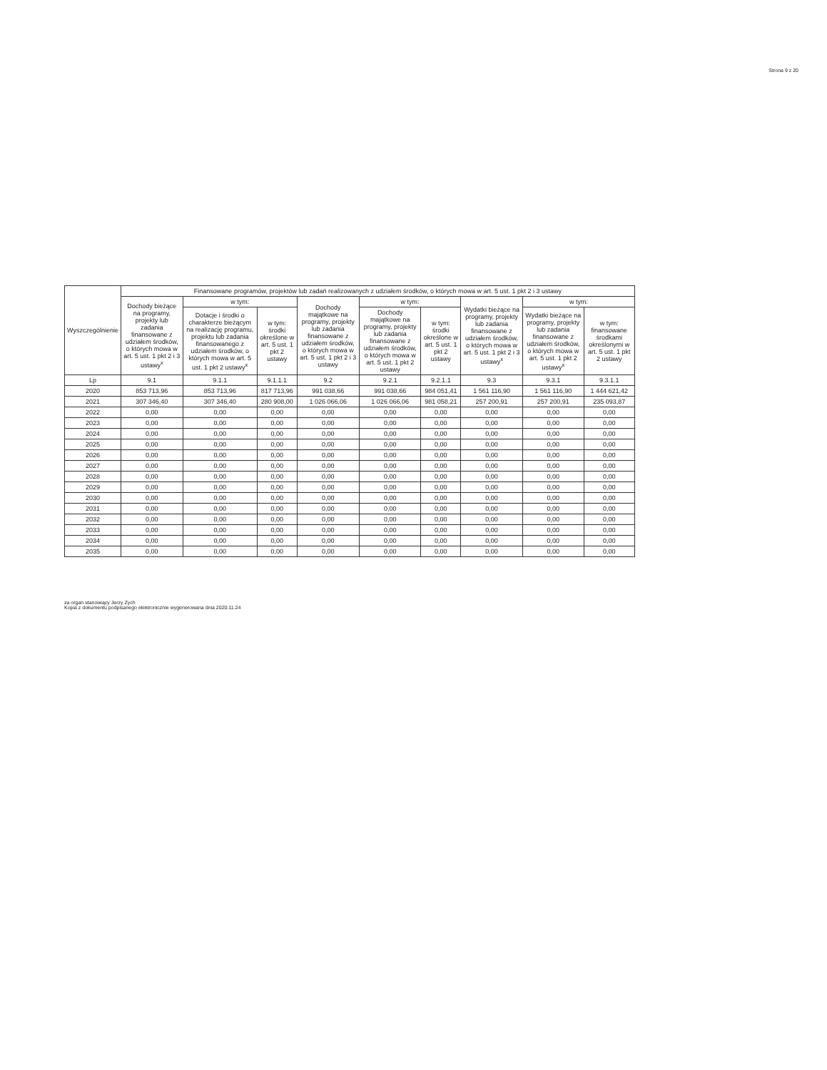Strona 9 z 20
| Wyszczególnienie | Finansowane programów, projektów lub zadań realizowanych z udziałem środków, o których mowa w art. 5 ust. 1 pkt 2 i 3 ustawy | | | | | | | | |
| --- | --- | --- | --- | --- | --- | --- | --- | --- | --- |
| | Dochody bieżące na programy, projekty lub zadania finansowane z udziałem środków, o których mowa w art. 5 ust. 1 pkt 2 i 3 ustawy<sup>x</sup> | w tym: | | Dochody majątkowe na programy, projekty lub zadania finansowane z udziałem środków, o których mowa w art. 5 ust. 1 pkt 2 i 3 ustawy | w tym: | | Wydatki bieżące na programy, projekty lub zadania finansowane z udziałem środków, o których mowa w art. 5 ust. 1 pkt 2 i 3 ustawy<sup>x</sup> | w tym: | |
| | | Dotacje i środki o charakterze bieżącym na realizację programu, projektu lub zadania finansowanego z udziałem środków, o których mowa w art. 5 ust. 1 pkt 2 ustawy<sup>x</sup> | w tym: środki określone w art. 5 ust. 1 pkt 2 ustawy | | Dochody majątkowe na programy, projekty lub zadania finansowane z udziałem środków, o których mowa w art. 5 ust. 1 pkt 2 ustawy | w tym: środki określone w art. 5 ust. 1 pkt 2 ustawy | | Wydatki bieżące na programy, projekty lub zadania finansowane z udziałem środków, o których mowa w art. 5 ust. 1 pkt 2 ustawy<sup>x</sup> | w tym: finansowane środkami określonymi w art. 5 ust. 1 pkt 2 ustawy |
| Lp | 9.1 | 9.1.1 | 9.1.1.1 | 9.2 | 9.2.1 | 9.2.1.1 | 9.3 | 9.3.1 | 9.3.1.1 |
| 2020 | 853 713,96 | 853 713,96 | 817 713,96 | 991 038,66 | 991 038,66 | 984 051,41 | 1 561 116,90 | 1 561 116,90 | 1 444 621,42 |
| 2021 | 307 346,40 | 307 346,40 | 280 908,00 | 1 026 066,06 | 1 026 066,06 | 981 058,21 | 257 200,91 | 257 200,91 | 235 093,87 |
| 2022 | 0,00 | 0,00 | 0,00 | 0,00 | 0,00 | 0,00 | 0,00 | 0,00 | 0,00 |
| 2023 | 0,00 | 0,00 | 0,00 | 0,00 | 0,00 | 0,00 | 0,00 | 0,00 | 0,00 |
| 2024 | 0,00 | 0,00 | 0,00 | 0,00 | 0,00 | 0,00 | 0,00 | 0,00 | 0,00 |
| 2025 | 0,00 | 0,00 | 0,00 | 0,00 | 0,00 | 0,00 | 0,00 | 0,00 | 0,00 |
| 2026 | 0,00 | 0,00 | 0,00 | 0,00 | 0,00 | 0,00 | 0,00 | 0,00 | 0,00 |
| 2027 | 0,00 | 0,00 | 0,00 | 0,00 | 0,00 | 0,00 | 0,00 | 0,00 | 0,00 |
| 2028 | 0,00 | 0,00 | 0,00 | 0,00 | 0,00 | 0,00 | 0,00 | 0,00 | 0,00 |
| 2029 | 0,00 | 0,00 | 0,00 | 0,00 | 0,00 | 0,00 | 0,00 | 0,00 | 0,00 |
| 2030 | 0,00 | 0,00 | 0,00 | 0,00 | 0,00 | 0,00 | 0,00 | 0,00 | 0,00 |
| 2031 | 0,00 | 0,00 | 0,00 | 0,00 | 0,00 | 0,00 | 0,00 | 0,00 | 0,00 |
| 2032 | 0,00 | 0,00 | 0,00 | 0,00 | 0,00 | 0,00 | 0,00 | 0,00 | 0,00 |
| 2033 | 0,00 | 0,00 | 0,00 | 0,00 | 0,00 | 0,00 | 0,00 | 0,00 | 0,00 |
| 2034 | 0,00 | 0,00 | 0,00 | 0,00 | 0,00 | 0,00 | 0,00 | 0,00 | 0,00 |
| 2035 | 0,00 | 0,00 | 0,00 | 0,00 | 0,00 | 0,00 | 0,00 | 0,00 | 0,00 |
za organ stanowiący Jerzy Zych
Kopia z dokumentu podpisanego elektronicznie wygenerowana dnia 2020.11.24